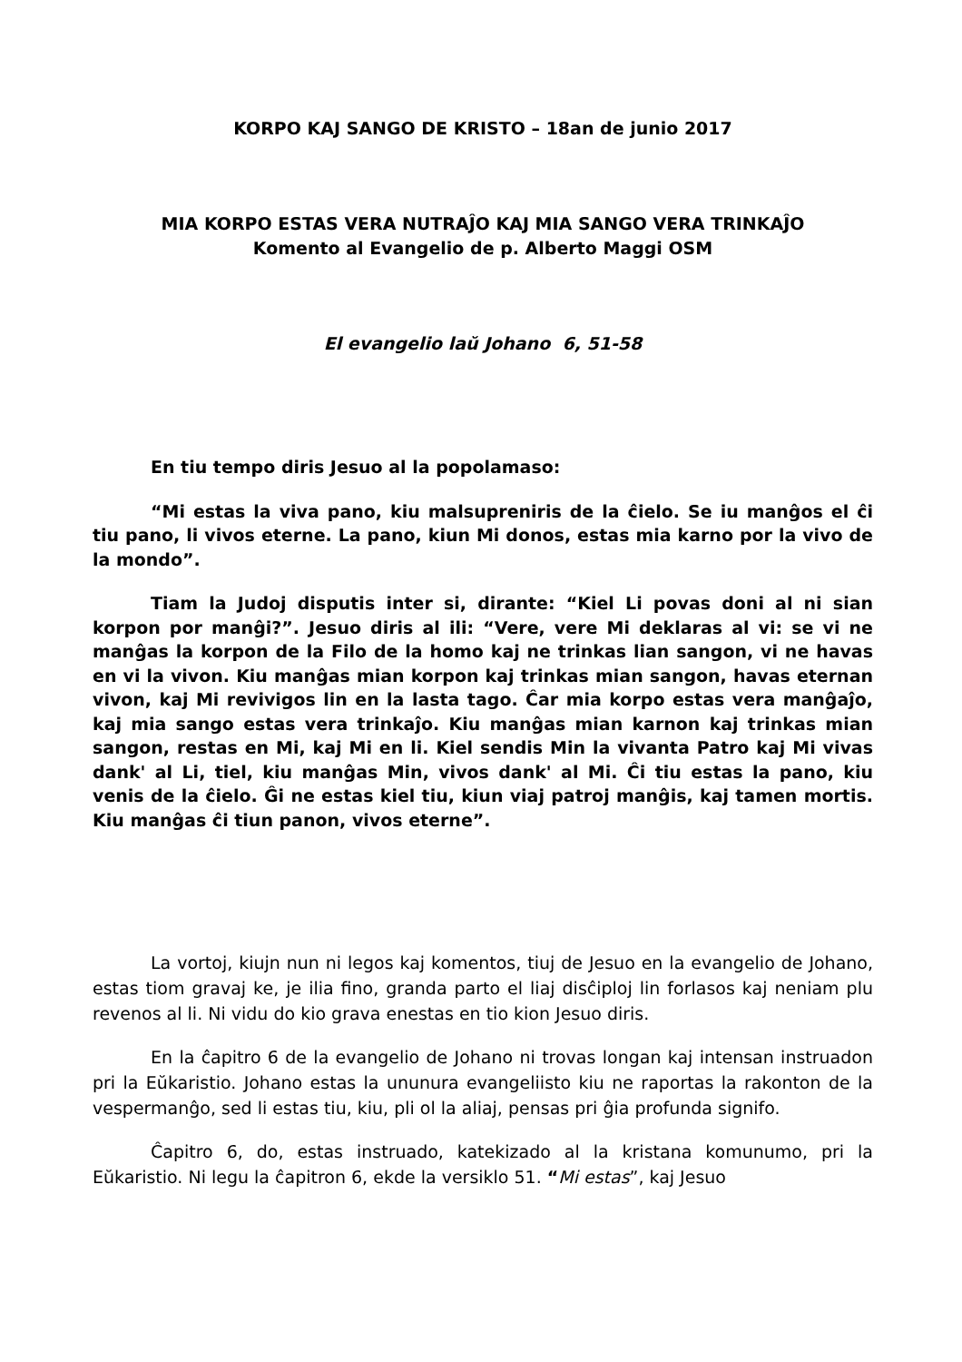KORPO KAJ SANGO DE KRISTO – 18an de junio 2017
MIA KORPO ESTAS VERA NUTRAĴO KAJ MIA SANGO VERA TRINKAĴO
Komento al Evangelio de p. Alberto Maggi OSM
El evangelio laŭ Johano 6, 51-58
En tiu tempo diris Jesuo al la popolamaso:
“Mi estas la viva pano, kiu malsupreniris de la ĉielo. Se iu manĝos el ĉi tiu pano, li vivos eterne. La pano, kiun Mi donos, estas mia karno por la vivo de la mondo”.
Tiam la Judoj disputis inter si, dirante: “Kiel Li povas doni al ni sian korpon por manĝi?”. Jesuo diris al ili: “Vere, vere Mi deklaras al vi: se vi ne manĝas la korpon de la Filo de la homo kaj ne trinkas lian sangon, vi ne havas en vi la vivon. Kiu manĝas mian korpon kaj trinkas mian sangon, havas eternan vivon, kaj Mi revivigos lin en la lasta tago. Ĉar mia korpo estas vera manĝaĵo, kaj mia sango estas vera trinkaĵo. Kiu manĝas mian karnon kaj trinkas mian sangon, restas en Mi, kaj Mi en li. Kiel sendis Min la vivanta Patro kaj Mi vivas dank' al Li, tiel, kiu manĝas Min, vivos dank' al Mi. Ĉi tiu estas la pano, kiu venis de la ĉielo. Ĝi ne estas kiel tiu, kiun viaj patroj manĝis, kaj tamen mortis. Kiu manĝas ĉi tiun panon, vivos eterne”.
La vortoj, kiujn nun ni legos kaj komentos, tiuj de Jesuo en la evangelio de Johano, estas tiom gravaj ke, je ilia fino, granda parto el liaj disĉiploj lin forlasos kaj neniam plu revenos al li. Ni vidu do kio grava enestas en tio kion Jesuo diris.
En la ĉapitro 6 de la evangelio de Johano ni trovas longan kaj intensan instruadon pri la Eŭkaristio. Johano estas la ununura evangeliisto kiu ne raportas la rakonton de la vespermanĝo, sed li estas tiu, kiu, pli ol la aliaj, pensas pri ĝia profunda signifo.
Ĉapitro 6, do, estas instruado, katekizado al la kristana komunumo, pri la Eŭkaristio. Ni legu la ĉapitron 6, ekde la versiklo 51. “Mi estas”, kaj Jesuo